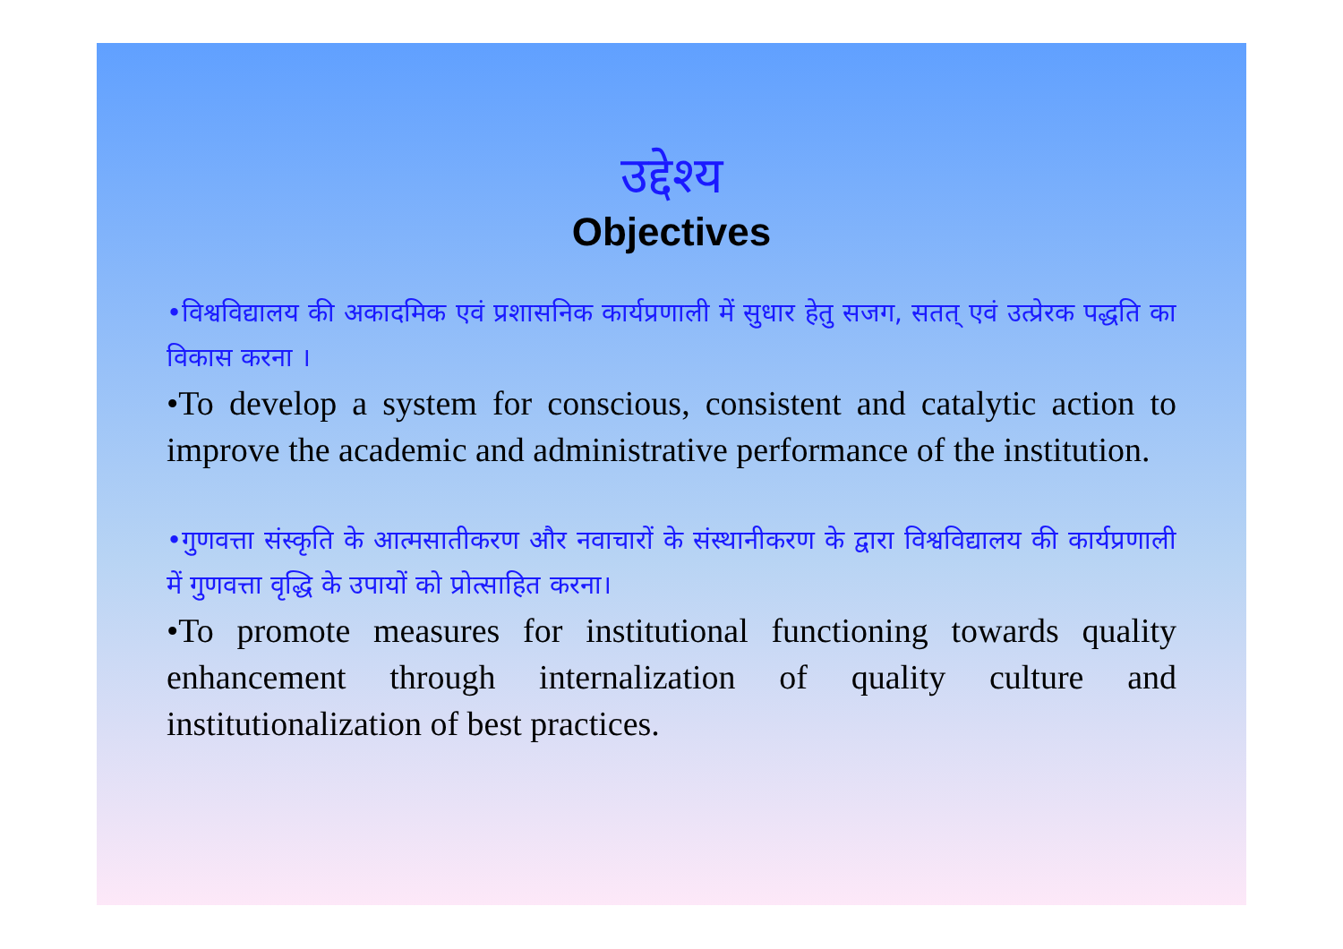उद्देश्य
Objectives
•विश्वविद्यालय की अकादमिक एवं प्रशासनिक कार्यप्रणाली में सुधार हेतु सजग, सतत् एवं उत्प्रेरक पद्धति का विकास करना ।
•To develop a system for conscious, consistent and catalytic action to improve the academic and administrative performance of the institution.
•गुणवत्ता संस्कृति के आत्मसातीकरण और नवाचारों के संस्थानीकरण के द्वारा विश्वविद्यालय की कार्यप्रणाली में गुणवत्ता वृद्धि के उपायों को प्रोत्साहित करना।
•To promote measures for institutional functioning towards quality enhancement through internalization of quality culture and institutionalization of best practices.